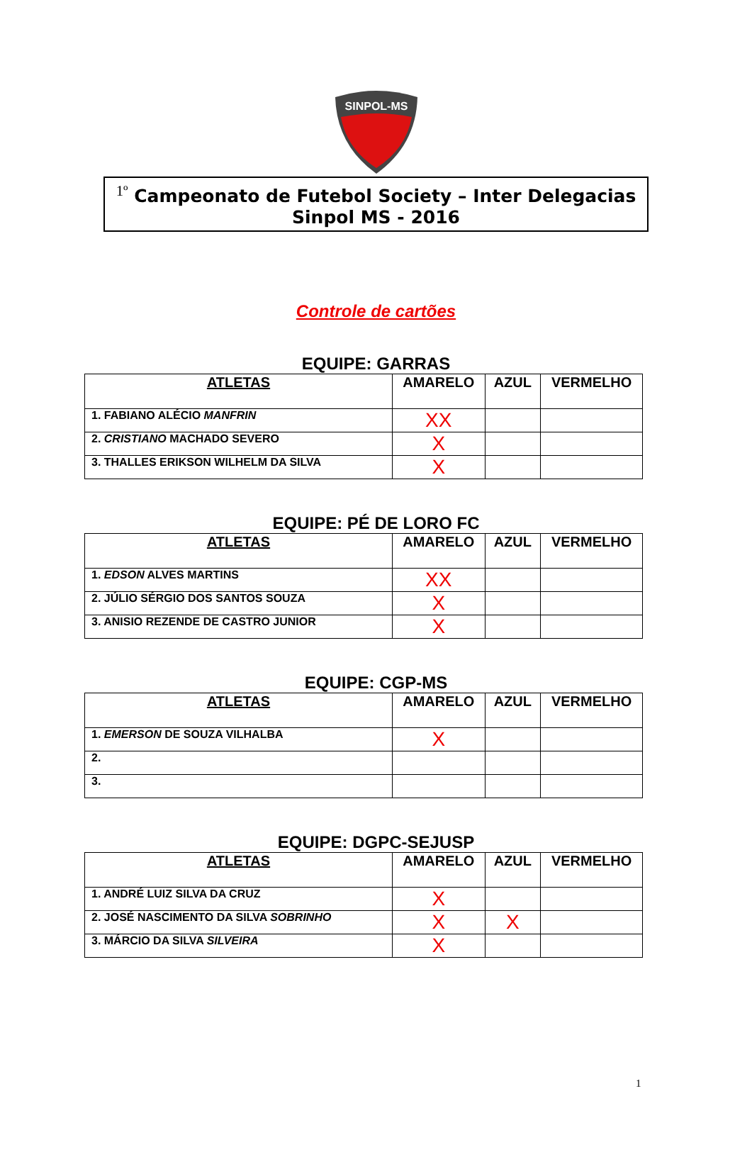SINPOL-MS
<sup>1º</sup> Campeonato de Futebol Society – Inter Delegacias
Sinpol MS - 2016
Controle de cartões
EQUIPE: GARRAS
| ATLETAS | AMARELO | AZUL | VERMELHO |
| --- | --- | --- | --- |
| 1. FABIANO ALÉCIO MANFRIN | XX | | |
| 2. CRISTIANO MACHADO SEVERO | X | | |
| 3. THALLES ERIKSON WILHELM DA SILVA | X | | |
EQUIPE: PÉ DE LORO FC
| ATLETAS | AMARELO | AZUL | VERMELHO |
| --- | --- | --- | --- |
| 1. EDSON ALVES MARTINS | XX | | |
| 2. JÚLIO SÉRGIO DOS SANTOS SOUZA | X | | |
| 3. ANISIO REZENDE DE CASTRO JUNIOR | X | | |
EQUIPE: CGP-MS
| ATLETAS | AMARELO | AZUL | VERMELHO |
| --- | --- | --- | --- |
| 1. EMERSON DE SOUZA VILHALBA | X | | |
| 2. | | | |
| 3. | | | |
EQUIPE: DGPC-SEJUSP
| ATLETAS | AMARELO | AZUL | VERMELHO |
| --- | --- | --- | --- |
| 1. ANDRÉ LUIZ SILVA DA CRUZ | X | | |
| 2. JOSÉ NASCIMENTO DA SILVA SOBRINHO | X | X | |
| 3. MÁRCIO DA SILVA SILVEIRA | X | | |
1